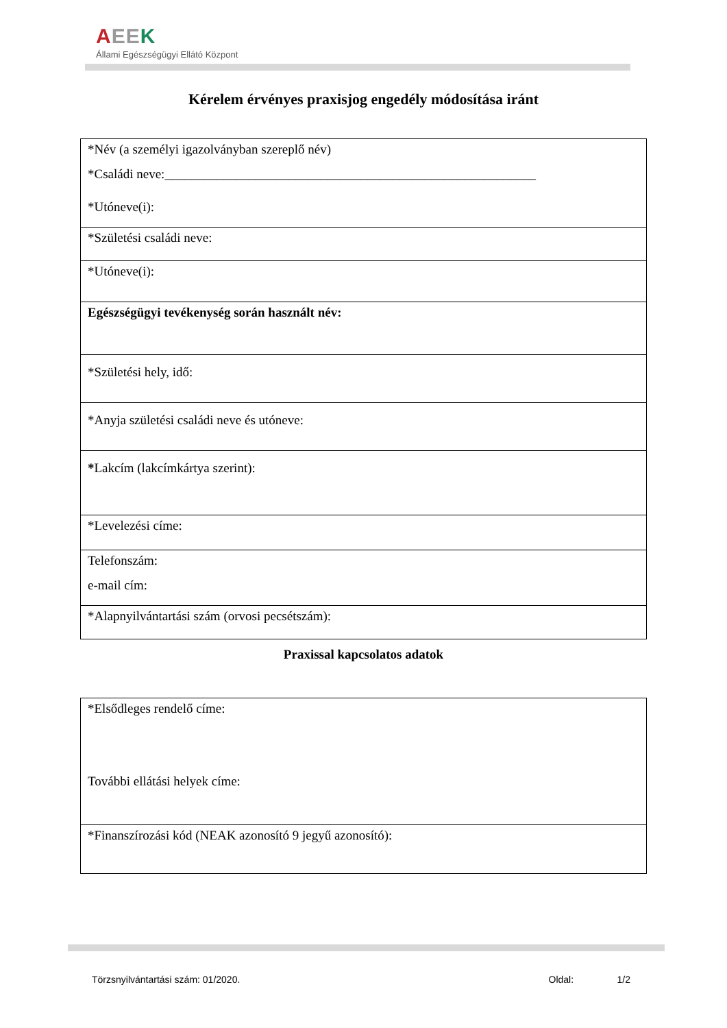AEE K
Állami Egészségügyi Ellátó Központ
Kérelem érvényes praxisjog engedély módosítása iránt
| *Név (a személyi igazolványban szereplő név) *Családi neve:_________________________________________________________ *Utóneve(i): |
| *Születési családi neve: |
| *Utóneve(i): |
| Egészségügyi tevékenység során használt név: |
| *Születési hely, idő: |
| *Anyja születési családi neve és utóneve: |
| * Lakcím (lakcímkártya szerint): |
| *Levelezési címe: |
| Telefonszám: e-mail cím: |
| *Alapnyilvántartási szám (orvosi pecsétszám): |
Praxissal kapcsolatos adatok
| *Elsődleges rendelő címe: További ellátási helyek címe: |
| *Finanszírozási kód (NEAK azonosító 9 jegyű azonosító): |
Törzsnyilvántartási szám: 01/2020. Oldal: 1/2